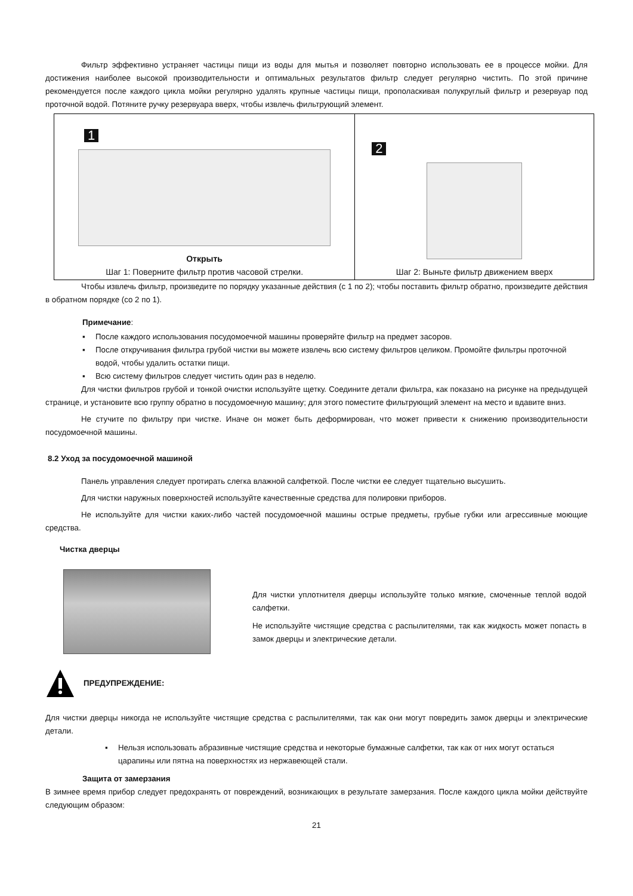Фильтр эффективно устраняет частицы пищи из воды для мытья и позволяет повторно использовать ее в процессе мойки. Для достижения наиболее высокой производительности и оптимальных результатов фильтр следует регулярно чистить. По этой причине рекомендуется после каждого цикла мойки регулярно удалять крупные частицы пищи, прополаскивая полукруглый фильтр и резервуар под проточной водой. Потяните ручку резервуара вверх, чтобы извлечь фильтрующий элемент.
| 1 Открыть Шаг 1: Поверните фильтр против часовой стрелки. | 2 Шаг 2: Выньте фильтр движением вверх |
Чтобы извлечь фильтр, произведите по порядку указанные действия (с 1 по 2); чтобы поставить фильтр обратно, произведите действия в обратном порядке (со 2 по 1).
Примечание:
▪ После каждого использования посудомоечной машины проверяйте фильтр на предмет засоров.
▪ После откручивания фильтра грубой чистки вы можете извлечь всю систему фильтров целиком. Промойте фильтры проточной водой, чтобы удалить остатки пищи.
▪ Всю систему фильтров следует чистить один раз в неделю.
Для чистки фильтров грубой и тонкой очистки используйте щетку. Соедините детали фильтра, как показано на рисунке на предыдущей странице, и установите всю группу обратно в посудомоечную машину; для этого поместите фильтрующий элемент на место и вдавите вниз.
Не стучите по фильтру при чистке. Иначе он может быть деформирован, что может привести к снижению производительности посудомоечной машины.
8.2 Уход за посудомоечной машиной
Панель управления следует протирать слегка влажной салфеткой. После чистки ее следует тщательно высушить.
Для чистки наружных поверхностей используйте качественные средства для полировки приборов.
Не используйте для чистки каких-либо частей посудомоечной машины острые предметы, грубые губки или агрессивные моющие средства.
Чистка дверцы
Для чистки уплотнителя дверцы используйте только мягкие, смоченные теплой водой салфетки.
Не используйте чистящие средства с распылителями, так как жидкость может попасть в замок дверцы и электрические детали.
ПРЕДУПРЕЖДЕНИЕ:
Для чистки дверцы никогда не используйте чистящие средства с распылителями, так как они могут повредить замок дверцы и электрические детали.
▪ Нельзя использовать абразивные чистящие средства и некоторые бумажные салфетки, так как от них могут остаться царапины или пятна на поверхностях из нержавеющей стали.
Защита от замерзания
В зимнее время прибор следует предохранять от повреждений, возникающих в результате замерзания. После каждого цикла мойки действуйте следующим образом:
21